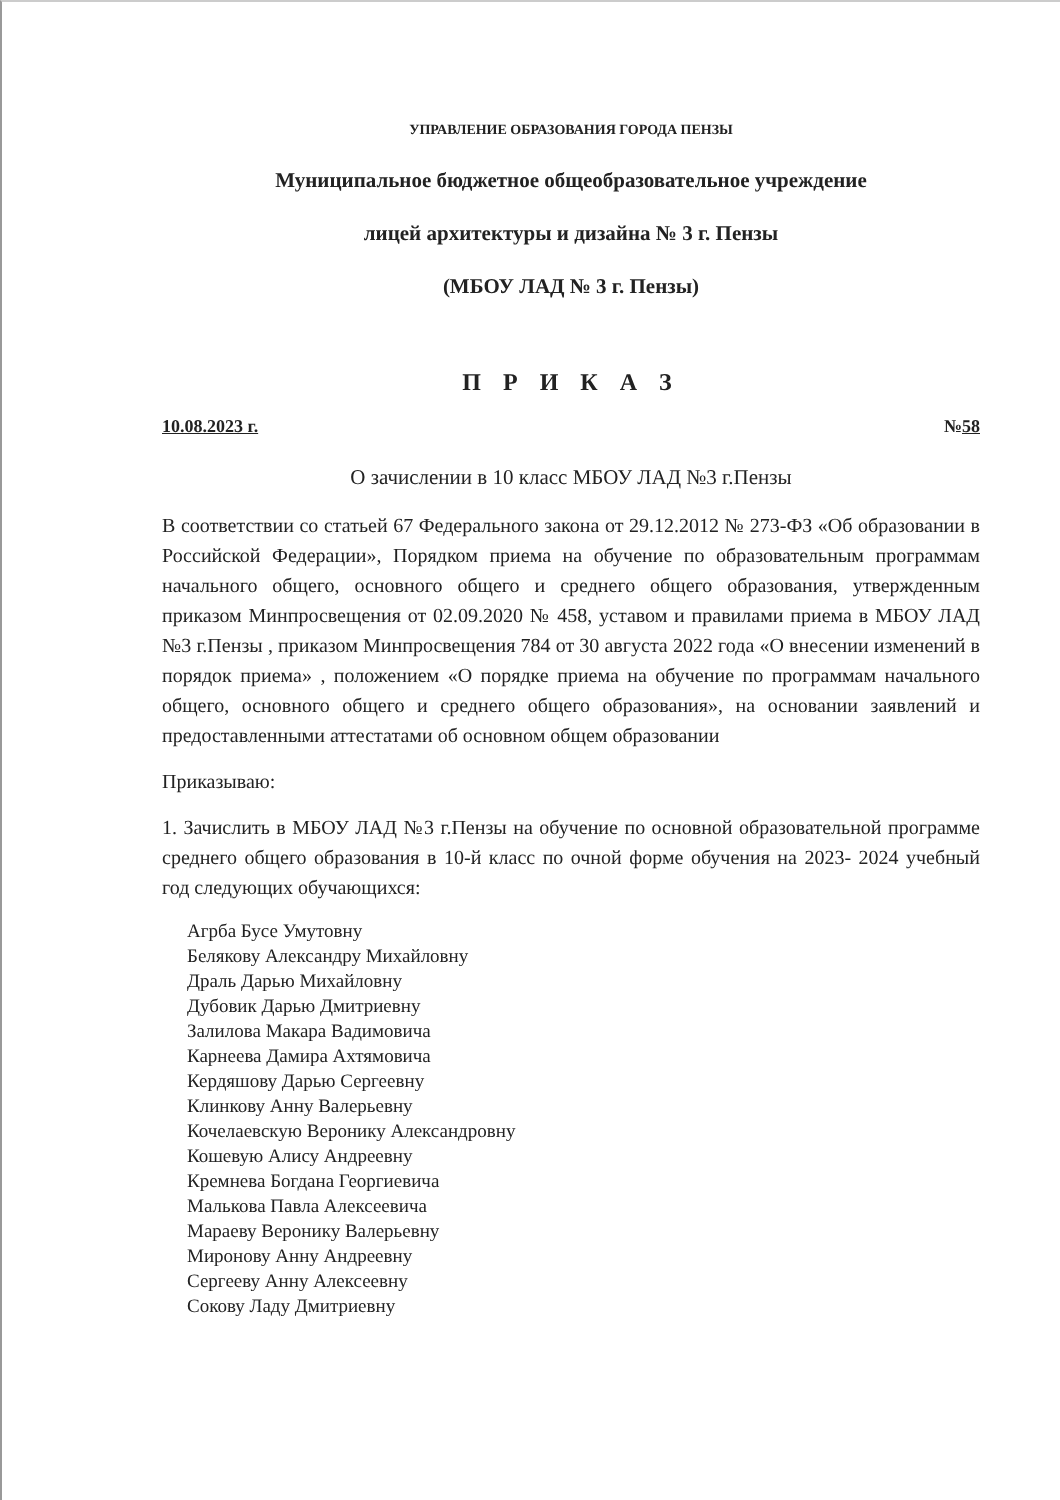УПРАВЛЕНИЕ ОБРАЗОВАНИЯ ГОРОДА ПЕНЗЫ
Муниципальное бюджетное общеобразовательное учреждение
лицей архитектуры и дизайна № 3 г. Пензы
(МБОУ ЛАД № 3 г. Пензы)
П Р И К А З
10.08.2023 г. №58
О зачислении в 10 класс МБОУ ЛАД №3 г.Пензы
В соответствии со статьей 67 Федерального закона от 29.12.2012 № 273-ФЗ «Об образовании в Российской Федерации», Порядком приема на обучение по образовательным программам начального общего, основного общего и среднего общего образования, утвержденным приказом Минпросвещения от 02.09.2020 № 458, уставом и правилами приема в МБОУ ЛАД №3 г.Пензы , приказом Минпросвещения 784 от 30 августа 2022 года «О внесении изменений в порядок приема» , положением «О порядке приема на обучение по программам начального общего, основного общего и среднего общего образования», на основании заявлений и предоставленными аттестатами об основном общем образовании
Приказываю:
1. Зачислить в МБОУ ЛАД №3 г.Пензы на обучение по основной образовательной программе среднего общего образования в 10-й класс по очной форме обучения на 2023- 2024 учебный год следующих обучающихся:
Агрба Бусе Умутовну
Белякову Александру Михайловну
Драль Дарью Михайловну
Дубовик Дарью Дмитриевну
Залилова Макара Вадимовича
Карнеева Дамира Ахтямовича
Кердяшову Дарью Сергеевну
Клинкову Анну Валерьевну
Кочелаевскую Веронику Александровну
Кошевую Алису Андреевну
Кремнева Богдана Георгиевича
Малькова Павла Алексеевича
Мараеву Веронику Валерьевну
Миронову Анну Андреевну
Сергееву Анну Алексеевну
Сокову Ладу Дмитриевну